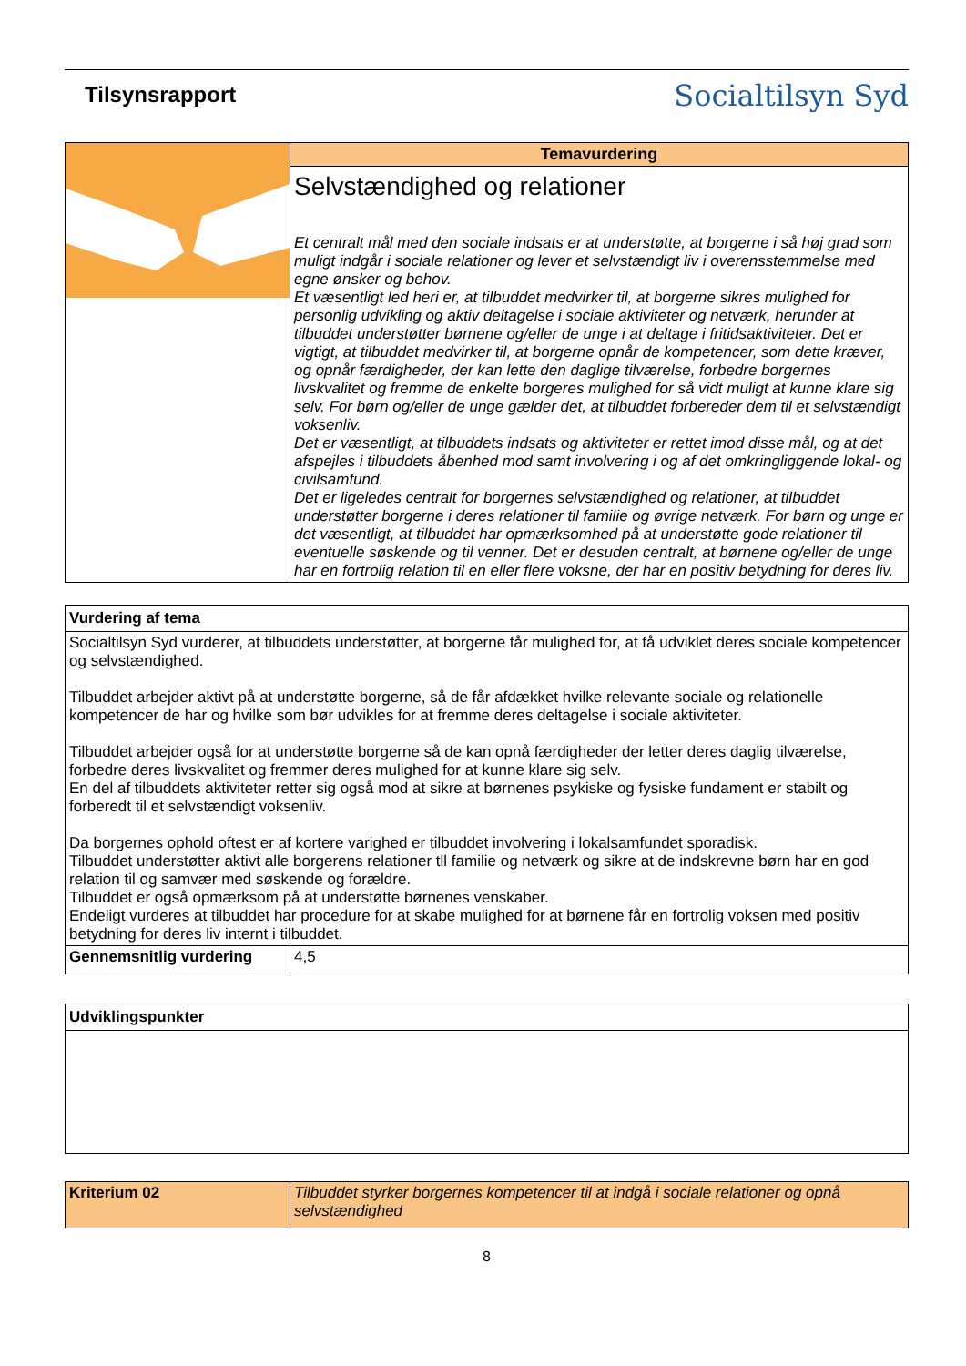Tilsynsrapport
Socialtilsyn Syd
| | Temavurdering |
| | Selvstændighed og relationer Et centralt mål med den sociale indsats er at understøtte, at borgerne i så høj grad som muligt indgår i sociale relationer og lever et selvstændigt liv i overensstemmelse med egne ønsker og behov. Et væsentligt led heri er, at tilbuddet medvirker til, at borgerne sikres mulighed for personlig udvikling og aktiv deltagelse i sociale aktiviteter og netværk, herunder at tilbuddet understøtter børnene og/eller de unge i at deltage i fritidsaktiviteter. Det er vigtigt, at tilbuddet medvirker til, at borgerne opnår de kompetencer, som dette kræver, og opnår færdigheder, der kan lette den daglige tilværelse, forbedre borgernes livskvalitet og fremme de enkelte borgeres mulighed for så vidt muligt at kunne klare sig selv. For børn og/eller de unge gælder det, at tilbuddet forbereder dem til et selvstændigt voksenliv. Det er væsentligt, at tilbuddets indsats og aktiviteter er rettet imod disse mål, og at det afspejles i tilbuddets åbenhed mod samt involvering i og af det omkringliggende lokal- og civilsamfund. Det er ligeledes centralt for borgernes selvstændighed og relationer, at tilbuddet understøtter borgerne i deres relationer til familie og øvrige netværk. For børn og unge er det væsentligt, at tilbuddet har opmærksomhed på at understøtte gode relationer til eventuelle søskende og til venner. Det er desuden centralt, at børnene og/eller de unge har en fortrolig relation til en eller flere voksne, der har en positiv betydning for deres liv. |
| Vurdering af tema | |
| --- | --- |
| Socialtilsyn Syd vurderer, at tilbuddets understøtter, at borgerne får mulighed for, at få udviklet deres sociale kompetencer og selvstændighed. Tilbuddet arbejder aktivt på at understøtte borgerne, så de får afdækket hvilke relevante sociale og relationelle kompetencer de har og hvilke som bør udvikles for at fremme deres deltagelse i sociale aktiviteter. Tilbuddet arbejder også for at understøtte borgerne så de kan opnå færdigheder der letter deres daglig tilværelse, forbedre deres livskvalitet og fremmer deres mulighed for at kunne klare sig selv. En del af tilbuddets aktiviteter retter sig også mod at sikre at børnenes psykiske og fysiske fundament er stabilt og forberedt til et selvstændigt voksenliv. Da borgernes ophold oftest er af kortere varighed er tilbuddet involvering i lokalsamfundet sporadisk. Tilbuddet understøtter aktivt alle borgerens relationer tll familie og netværk og sikre at de indskrevne børn har en god relation til og samvær med søskende og forældre. Tilbuddet er også opmærksom på at understøtte børnenes venskaber. Endeligt vurderes at tilbuddet har procedure for at skabe mulighed for at børnene får en fortrolig voksen med positiv betydning for deres liv internt i tilbuddet. | |
| Gennemsnitlig vurdering | 4,5 |
| Udviklingspunkter |
| --- |
| Kriterium 02 | Tilbuddet styrker borgernes kompetencer til at indgå i sociale relationer og opnå selvstændighed |
8